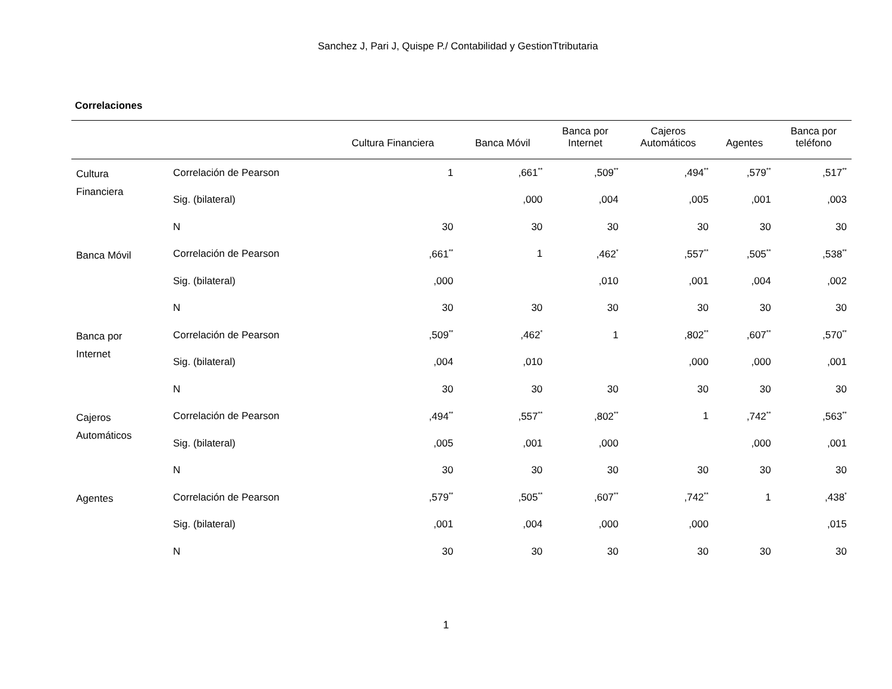Sanchez J, Pari J, Quispe P./ Contabilidad y GestionTtributaria
Correlaciones
| | | Cultura Financiera | Banca Móvil | Banca por Internet | Cajeros Automáticos | Agentes | Banca por teléfono |
| --- | --- | --- | --- | --- | --- | --- | --- |
| Cultura Financiera | Correlación de Pearson | 1 | ,661<sup>**</sup> | ,509<sup>**</sup> | ,494<sup>**</sup> | ,579<sup>**</sup> | ,517<sup>**</sup> |
| | Sig. (bilateral) | | ,000 | ,004 | ,005 | ,001 | ,003 |
| | N | 30 | 30 | 30 | 30 | 30 | 30 |
| Banca Móvil | Correlación de Pearson | ,661<sup>**</sup> | 1 | ,462<sup>*</sup> | ,557<sup>**</sup> | ,505<sup>**</sup> | ,538<sup>**</sup> |
| | Sig. (bilateral) | ,000 | | ,010 | ,001 | ,004 | ,002 |
| | N | 30 | 30 | 30 | 30 | 30 | 30 |
| Banca por Internet | Correlación de Pearson | ,509<sup>**</sup> | ,462<sup>*</sup> | 1 | ,802<sup>**</sup> | ,607<sup>**</sup> | ,570<sup>**</sup> |
| | Sig. (bilateral) | ,004 | ,010 | | ,000 | ,000 | ,001 |
| | N | 30 | 30 | 30 | 30 | 30 | 30 |
| Cajeros Automáticos | Correlación de Pearson | ,494<sup>**</sup> | ,557<sup>**</sup> | ,802<sup>**</sup> | 1 | ,742<sup>**</sup> | ,563<sup>**</sup> |
| | Sig. (bilateral) | ,005 | ,001 | ,000 | | ,000 | ,001 |
| | N | 30 | 30 | 30 | 30 | 30 | 30 |
| Agentes | Correlación de Pearson | ,579<sup>**</sup> | ,505<sup>**</sup> | ,607<sup>**</sup> | ,742<sup>**</sup> | 1 | ,438<sup>*</sup> |
| | Sig. (bilateral) | ,001 | ,004 | ,000 | ,000 | | ,015 |
| | N | 30 | 30 | 30 | 30 | 30 | 30 |
1